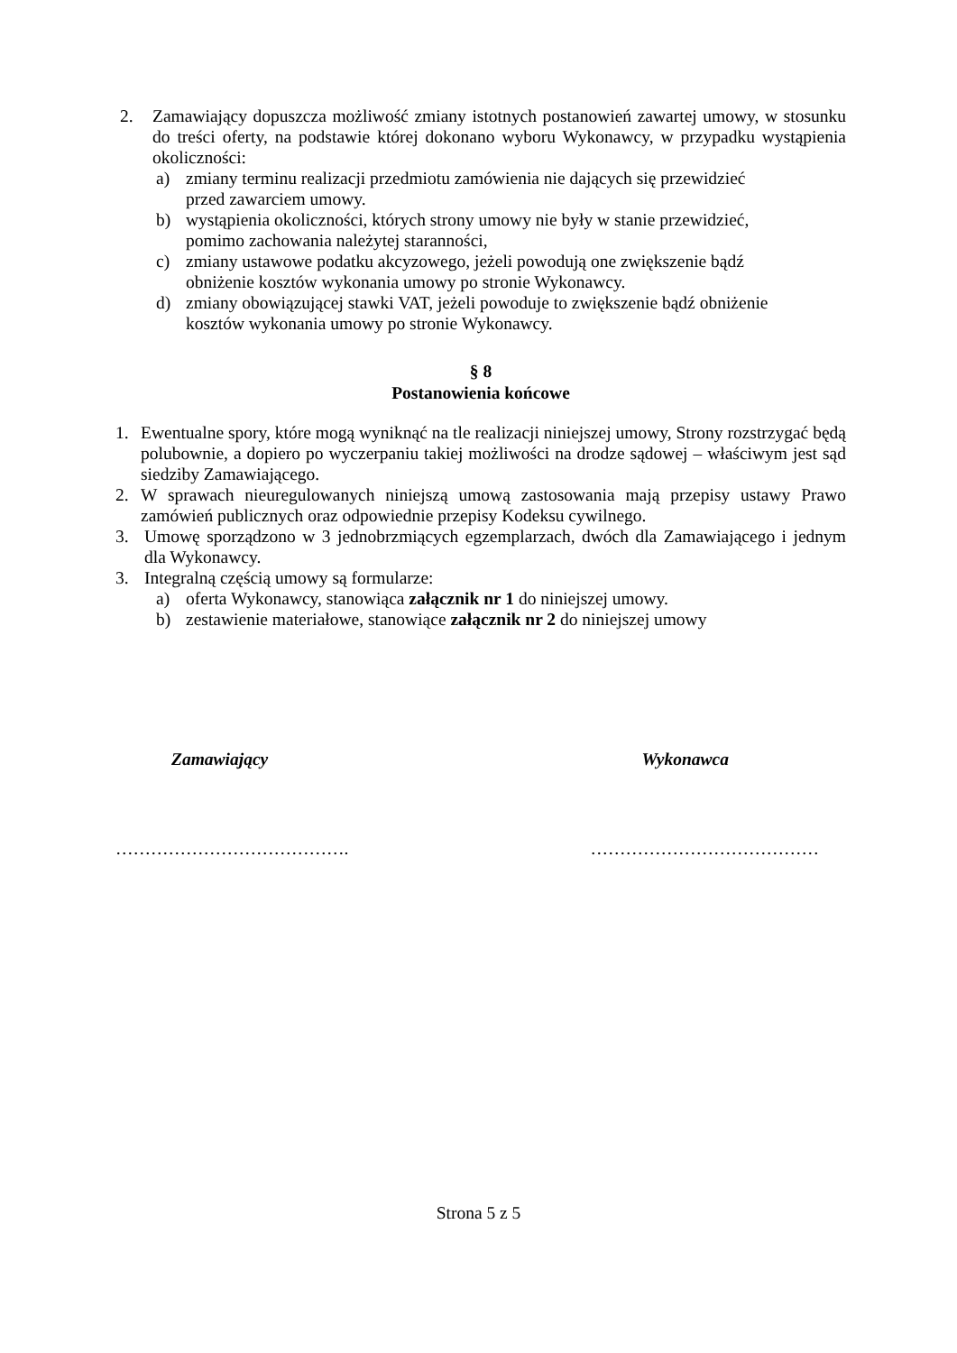2. Zamawiający dopuszcza możliwość zmiany istotnych postanowień zawartej umowy, w stosunku do treści oferty, na podstawie której dokonano wyboru Wykonawcy, w przypadku wystąpienia okoliczności:
a) zmiany terminu realizacji przedmiotu zamówienia nie dających się przewidzieć
przed zawarciem umowy.
b) wystąpienia okoliczności, których strony umowy nie były w stanie przewidzieć,
pomimo zachowania należytej staranności,
c) zmiany ustawowe podatku akcyzowego, jeżeli powodują one zwiększenie bądź
obniżenie kosztów wykonania umowy po stronie Wykonawcy.
d) zmiany obowiązującej stawki VAT, jeżeli powoduje to zwiększenie bądź obniżenie
kosztów wykonania umowy po stronie Wykonawcy.
§ 8
Postanowienia końcowe
1. Ewentualne spory, które mogą wyniknąć na tle realizacji niniejszej umowy, Strony rozstrzygać będą polubownie, a dopiero po wyczerpaniu takiej możliwości na drodze sądowej – właściwym jest sąd siedziby Zamawiającego.
2. W sprawach nieuregulowanych niniejszą umową zastosowania mają przepisy ustawy Prawo zamówień publicznych oraz odpowiednie przepisy Kodeksu cywilnego.
3. Umowę sporządzono w 3 jednobrzmiących egzemplarzach, dwóch dla Zamawiającego i jednym dla Wykonawcy.
3. Integralną częścią umowy są formularze:
a) oferta Wykonawcy, stanowiąca załącznik nr 1 do niniejszej umowy.
b) zestawienie materiałowe, stanowiące załącznik nr 2 do niniejszej umowy
Zamawiający Wykonawca
…………………………………. …………………………………
Strona 5 z 5